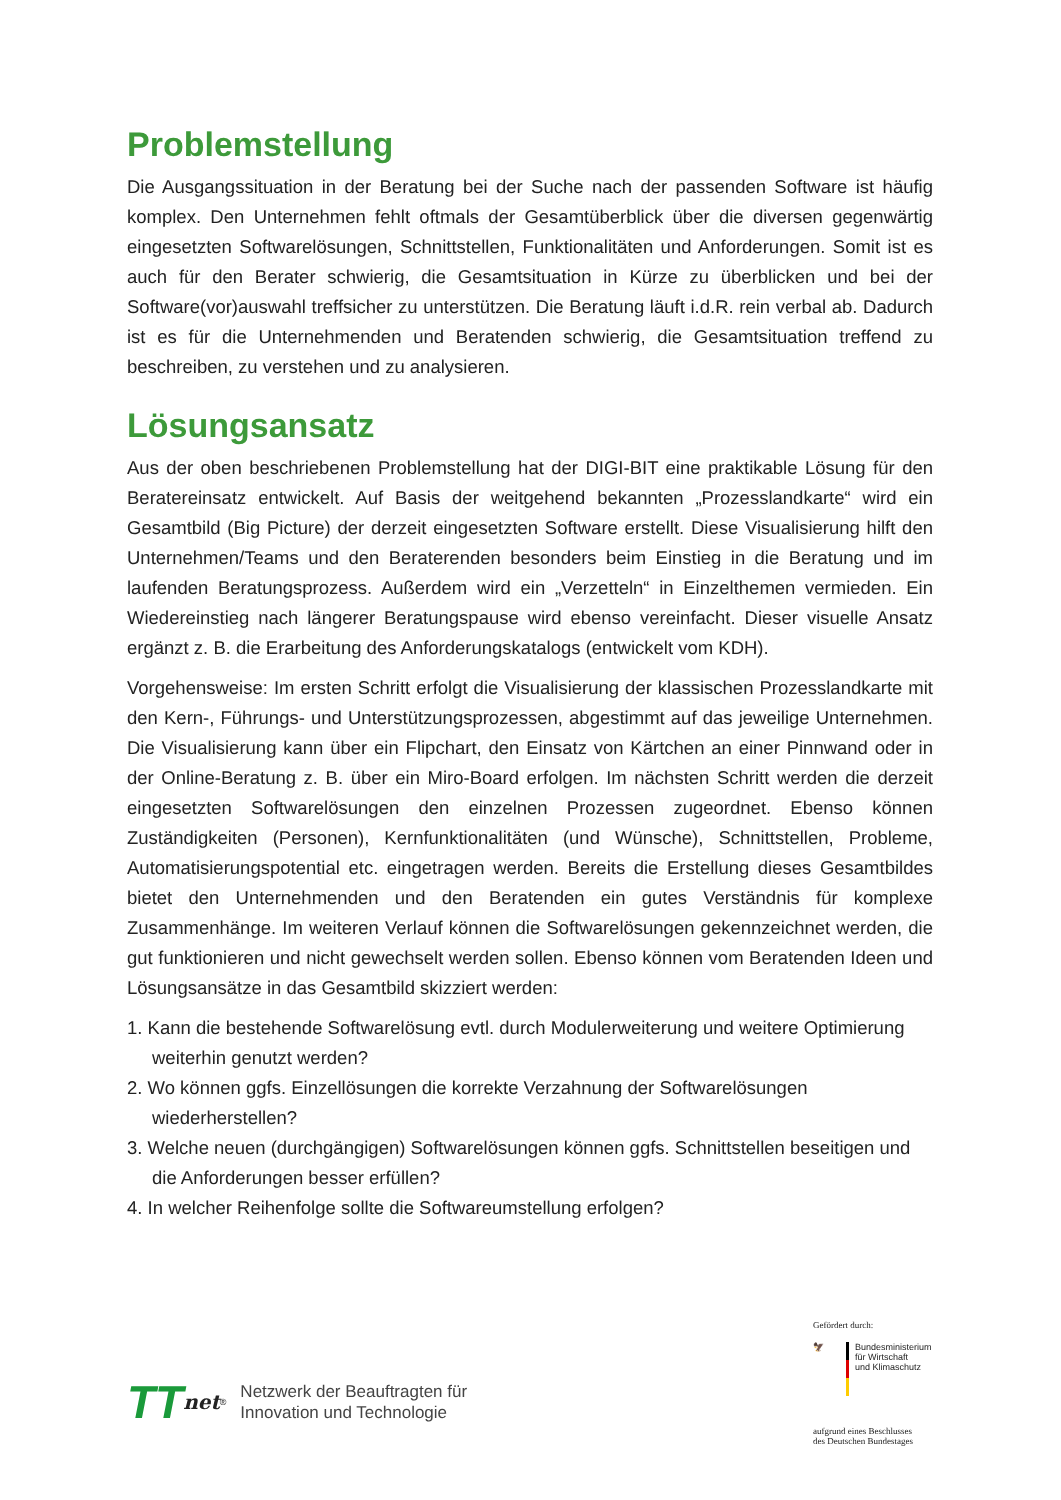Problemstellung
Die Ausgangssituation in der Beratung bei der Suche nach der passenden Software ist häufig komplex. Den Unternehmen fehlt oftmals der Gesamtüberblick über die diversen gegenwärtig eingesetzten Softwarelösungen, Schnittstellen, Funktionalitäten und Anforderungen. Somit ist es auch für den Berater schwierig, die Gesamtsituation in Kürze zu überblicken und bei der Software(vor)auswahl treffsicher zu unterstützen. Die Beratung läuft i.d.R. rein verbal ab. Dadurch ist es für die Unternehmenden und Beratenden schwierig, die Gesamtsituation treffend zu beschreiben, zu verstehen und zu analysieren.
Lösungsansatz
Aus der oben beschriebenen Problemstellung hat der DIGI-BIT eine praktikable Lösung für den Beratereinsatz entwickelt. Auf Basis der weitgehend bekannten „Prozesslandkarte“ wird ein Gesamtbild (Big Picture) der derzeit eingesetzten Software erstellt. Diese Visualisierung hilft den Unternehmen/Teams und den Beraterenden besonders beim Einstieg in die Beratung und im laufenden Beratungsprozess. Außerdem wird ein „Verzetteln“ in Einzelthemen vermieden. Ein Wiedereinstieg nach längerer Beratungspause wird ebenso vereinfacht. Dieser visuelle Ansatz ergänzt z. B. die Erarbeitung des Anforderungskatalogs (entwickelt vom KDH).
Vorgehensweise: Im ersten Schritt erfolgt die Visualisierung der klassischen Prozesslandkarte mit den Kern-, Führungs- und Unterstützungsprozessen, abgestimmt auf das jeweilige Unternehmen. Die Visualisierung kann über ein Flipchart, den Einsatz von Kärtchen an einer Pinnwand oder in der Online-Beratung z. B. über ein Miro-Board erfolgen. Im nächsten Schritt werden die derzeit eingesetzten Softwarelösungen den einzelnen Prozessen zugeordnet. Ebenso können Zuständigkeiten (Personen), Kernfunktionalitäten (und Wünsche), Schnittstellen, Probleme, Automatisierungspotential etc. eingetragen werden. Bereits die Erstellung dieses Gesamtbildes bietet den Unternehmenden und den Beratenden ein gutes Verständnis für komplexe Zusammenhänge. Im weiteren Verlauf können die Softwarelösungen gekennzeichnet werden, die gut funktionieren und nicht gewechselt werden sollen. Ebenso können vom Beratenden Ideen und Lösungsansätze in das Gesamtbild skizziert werden:
1. Kann die bestehende Softwarelösung evtl. durch Modulerweiterung und weitere Optimierung weiterhin genutzt werden?
2. Wo können ggfs. Einzellösungen die korrekte Verzahnung der Softwarelösungen wiederherstellen?
3. Welche neuen (durchgängigen) Softwarelösungen können ggfs. Schnittstellen beseitigen und die Anforderungen besser erfüllen?
4. In welcher Reihenfolge sollte die Softwareumstellung erfolgen?
TT net<sup>®</sup>
Netzwerk der Beauftragten für
Innovation und Technologie
Gefördert durch:
🦅 Bundesministerium
für Wirtschaft
und Klimaschutz
aufgrund eines Beschlusses
des Deutschen Bundestages